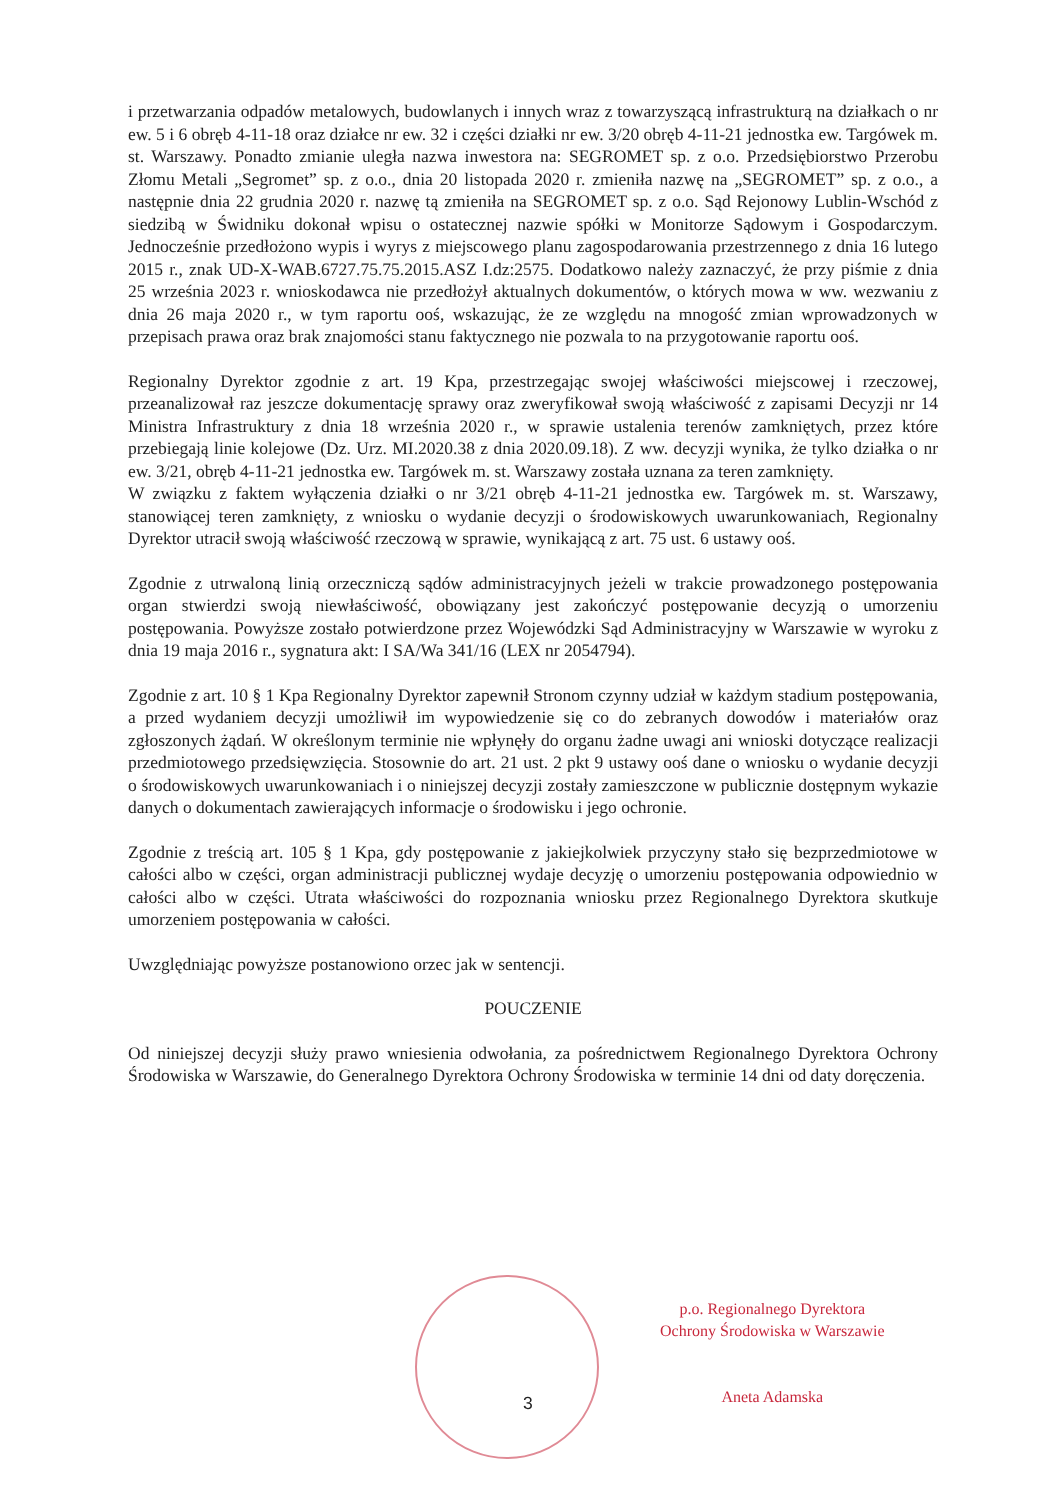i przetwarzania odpadów metalowych, budowlanych i innych wraz z towarzyszącą infrastrukturą na działkach o nr ew. 5 i 6 obręb 4-11-18 oraz działce nr ew. 32 i części działki nr ew. 3/20 obręb 4-11-21 jednostka ew. Targówek m. st. Warszawy. Ponadto zmianie uległa nazwa inwestora na: SEGROMET sp. z o.o. Przedsiębiorstwo Przerobu Złomu Metali „Segromet” sp. z o.o., dnia 20 listopada 2020 r. zmieniła nazwę na „SEGROMET” sp. z o.o., a następnie dnia 22 grudnia 2020 r. nazwę tą zmieniła na SEGROMET sp. z o.o. Sąd Rejonowy Lublin-Wschód z siedzibą w Świdniku dokonał wpisu o ostatecznej nazwie spółki w Monitorze Sądowym i Gospodarczym. Jednocześnie przedłożono wypis i wyrys z miejscowego planu zagospodarowania przestrzennego z dnia 16 lutego 2015 r., znak UD-X-WAB.6727.75.75.2015.ASZ I.dz:2575. Dodatkowo należy zaznaczyć, że przy piśmie z dnia 25 września 2023 r. wnioskodawca nie przedłożył aktualnych dokumentów, o których mowa w ww. wezwaniu z dnia 26 maja 2020 r., w tym raportu ooś, wskazując, że ze względu na mnogość zmian wprowadzonych w przepisach prawa oraz brak znajomości stanu faktycznego nie pozwala to na przygotowanie raportu ooś.
Regionalny Dyrektor zgodnie z art. 19 Kpa, przestrzegając swojej właściwości miejscowej i rzeczowej, przeanalizował raz jeszcze dokumentację sprawy oraz zweryfikował swoją właściwość z zapisami Decyzji nr 14 Ministra Infrastruktury z dnia 18 września 2020 r., w sprawie ustalenia terenów zamkniętych, przez które przebiegają linie kolejowe (Dz. Urz. MI.2020.38 z dnia 2020.09.18). Z ww. decyzji wynika, że tylko działka o nr ew. 3/21, obręb 4-11-21 jednostka ew. Targówek m. st. Warszawy została uznana za teren zamknięty.
W związku z faktem wyłączenia działki o nr 3/21 obręb 4-11-21 jednostka ew. Targówek m. st. Warszawy, stanowiącej teren zamknięty, z wniosku o wydanie decyzji o środowiskowych uwarunkowaniach, Regionalny Dyrektor utracił swoją właściwość rzeczową w sprawie, wynikającą z art. 75 ust. 6 ustawy ooś.
Zgodnie z utrwaloną linią orzeczniczą sądów administracyjnych jeżeli w trakcie prowadzonego postępowania organ stwierdzi swoją niewłaściwość, obowiązany jest zakończyć postępowanie decyzją o umorzeniu postępowania. Powyższe zostało potwierdzone przez Wojewódzki Sąd Administracyjny w Warszawie w wyroku z dnia 19 maja 2016 r., sygnatura akt: I SA/Wa 341/16 (LEX nr 2054794).
Zgodnie z art. 10 § 1 Kpa Regionalny Dyrektor zapewnił Stronom czynny udział w każdym stadium postępowania, a przed wydaniem decyzji umożliwił im wypowiedzenie się co do zebranych dowodów i materiałów oraz zgłoszonych żądań. W określonym terminie nie wpłynęły do organu żadne uwagi ani wnioski dotyczące realizacji przedmiotowego przedsięwzięcia. Stosownie do art. 21 ust. 2 pkt 9 ustawy ooś dane o wniosku o wydanie decyzji o środowiskowych uwarunkowaniach i o niniejszej decyzji zostały zamieszczone w publicznie dostępnym wykazie danych o dokumentach zawierających informacje o środowisku i jego ochronie.
Zgodnie z treścią art. 105 § 1 Kpa, gdy postępowanie z jakiejkolwiek przyczyny stało się bezprzedmiotowe w całości albo w części, organ administracji publicznej wydaje decyzję o umorzeniu postępowania odpowiednio w całości albo w części. Utrata właściwości do rozpoznania wniosku przez Regionalnego Dyrektora skutkuje umorzeniem postępowania w całości.
Uwzględniając powyższe postanowiono orzec jak w sentencji.
POUCZENIE
Od niniejszej decyzji służy prawo wniesienia odwołania, za pośrednictwem Regionalnego Dyrektora Ochrony Środowiska w Warszawie, do Generalnego Dyrektora Ochrony Środowiska w terminie 14 dni od daty doręczenia.
3
p.o. Regionalnego Dyrektora
Ochrony Środowiska w Warszawie
Aneta Adamska